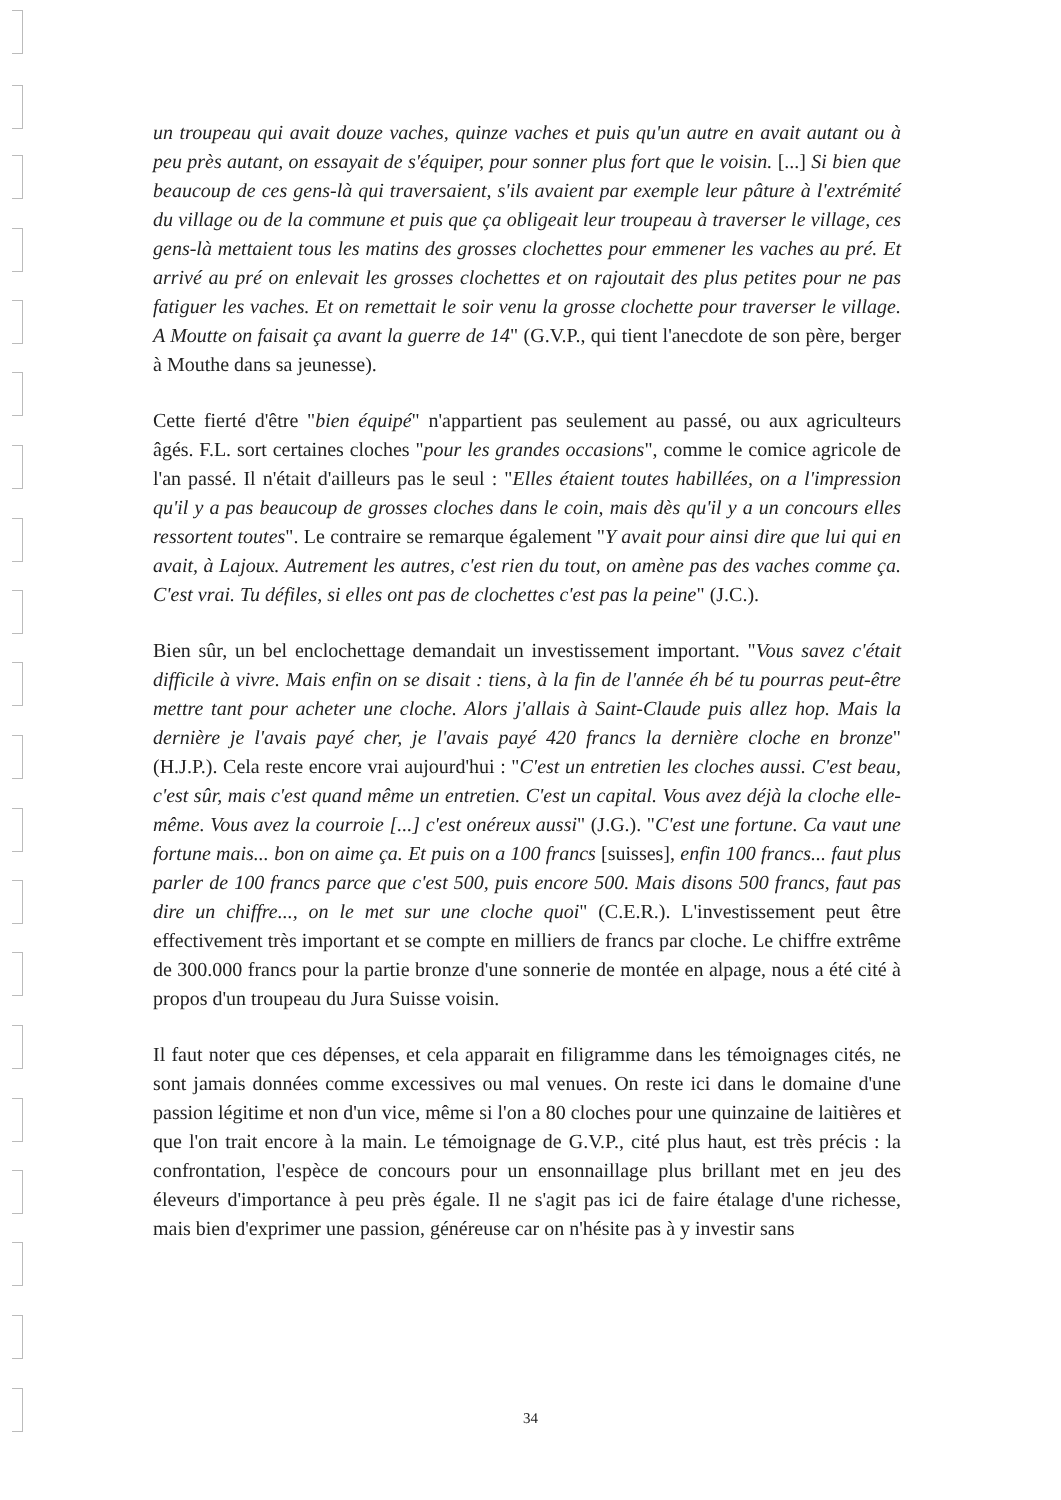un troupeau qui avait douze vaches, quinze vaches et puis qu'un autre en avait autant ou à peu près autant, on essayait de s'équiper, pour sonner plus fort que le voisin. [...] Si bien que beaucoup de ces gens-là qui traversaient, s'ils avaient par exemple leur pâture à l'extrémité du village ou de la commune et puis que ça obligeait leur troupeau à traverser le village, ces gens-là mettaient tous les matins des grosses clochettes pour emmener les vaches au pré. Et arrivé au pré on enlevait les grosses clochettes et on rajoutait des plus petites pour ne pas fatiguer les vaches. Et on remettait le soir venu la grosse clochette pour traverser le village. A Moutte on faisait ça avant la guerre de 14" (G.V.P., qui tient l'anecdote de son père, berger à Mouthe dans sa jeunesse).
Cette fierté d'être "bien équipé" n'appartient pas seulement au passé, ou aux agriculteurs âgés. F.L. sort certaines cloches "pour les grandes occasions", comme le comice agricole de l'an passé. Il n'était d'ailleurs pas le seul : "Elles étaient toutes habillées, on a l'impression qu'il y a pas beaucoup de grosses cloches dans le coin, mais dès qu'il y a un concours elles ressortent toutes". Le contraire se remarque également "Y avait pour ainsi dire que lui qui en avait, à Lajoux. Autrement les autres, c'est rien du tout, on amène pas des vaches comme ça. C'est vrai. Tu défiles, si elles ont pas de clochettes c'est pas la peine" (J.C.).
Bien sûr, un bel enclochettage demandait un investissement important. "Vous savez c'était difficile à vivre. Mais enfin on se disait : tiens, à la fin de l'année éh bé tu pourras peut-être mettre tant pour acheter une cloche. Alors j'allais à Saint-Claude puis allez hop. Mais la dernière je l'avais payé cher, je l'avais payé 420 francs la dernière cloche en bronze" (H.J.P.). Cela reste encore vrai aujourd'hui : "C'est un entretien les cloches aussi. C'est beau, c'est sûr, mais c'est quand même un entretien. C'est un capital. Vous avez déjà la cloche elle-même. Vous avez la courroie [...] c'est onéreux aussi" (J.G.). "C'est une fortune. Ca vaut une fortune mais... bon on aime ça. Et puis on a 100 francs [suisses], enfin 100 francs... faut plus parler de 100 francs parce que c'est 500, puis encore 500. Mais disons 500 francs, faut pas dire un chiffre..., on le met sur une cloche quoi" (C.E.R.). L'investissement peut être effectivement très important et se compte en milliers de francs par cloche. Le chiffre extrême de 300.000 francs pour la partie bronze d'une sonnerie de montée en alpage, nous a été cité à propos d'un troupeau du Jura Suisse voisin.
Il faut noter que ces dépenses, et cela apparait en filigramme dans les témoignages cités, ne sont jamais données comme excessives ou mal venues. On reste ici dans le domaine d'une passion légitime et non d'un vice, même si l'on a 80 cloches pour une quinzaine de laitières et que l'on trait encore à la main. Le témoignage de G.V.P., cité plus haut, est très précis : la confrontation, l'espèce de concours pour un ensonnaillage plus brillant met en jeu des éleveurs d'importance à peu près égale. Il ne s'agit pas ici de faire étalage d'une richesse, mais bien d'exprimer une passion, généreuse car on n'hésite pas à y investir sans
34